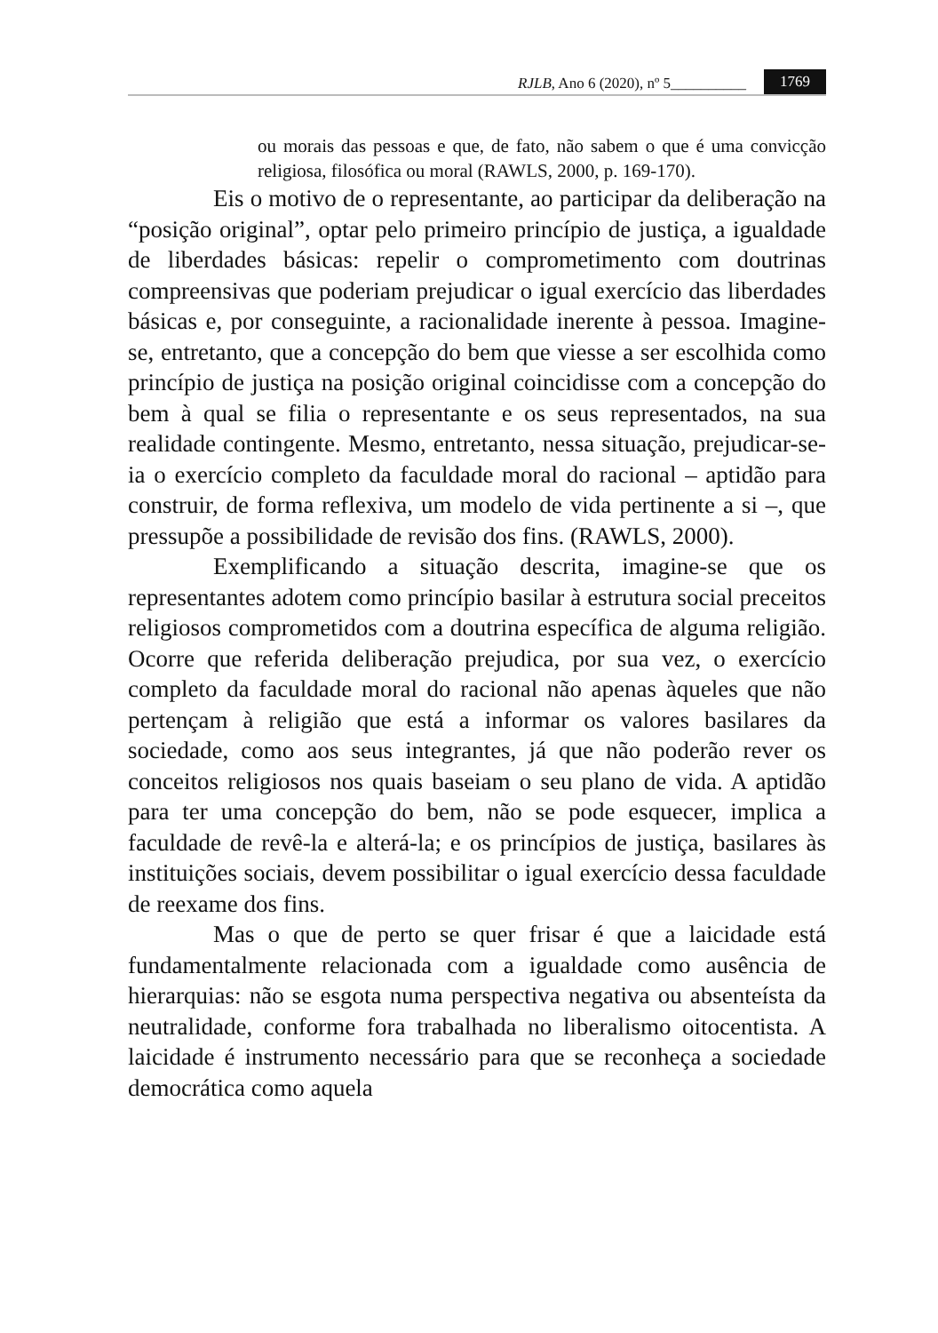RJLB, Ano 6 (2020), nº 5__________ 1769
ou morais das pessoas e que, de fato, não sabem o que é uma convicção religiosa, filosófica ou moral (RAWLS, 2000, p. 169-170).
Eis o motivo de o representante, ao participar da deliberação na “posição original”, optar pelo primeiro princípio de justiça, a igualdade de liberdades básicas: repelir o comprometimento com doutrinas compreensivas que poderiam prejudicar o igual exercício das liberdades básicas e, por conseguinte, a racionalidade inerente à pessoa. Imagine-se, entretanto, que a concepção do bem que viesse a ser escolhida como princípio de justiça na posição original coincidisse com a concepção do bem à qual se filia o representante e os seus representados, na sua realidade contingente. Mesmo, entretanto, nessa situação, prejudicar-se-ia o exercício completo da faculdade moral do racional – aptidão para construir, de forma reflexiva, um modelo de vida pertinente a si –, que pressupõe a possibilidade de revisão dos fins. (RAWLS, 2000).
Exemplificando a situação descrita, imagine-se que os representantes adotem como princípio basilar à estrutura social preceitos religiosos comprometidos com a doutrina específica de alguma religião. Ocorre que referida deliberação prejudica, por sua vez, o exercício completo da faculdade moral do racional não apenas àqueles que não pertençam à religião que está a informar os valores basilares da sociedade, como aos seus integrantes, já que não poderão rever os conceitos religiosos nos quais baseiam o seu plano de vida. A aptidão para ter uma concepção do bem, não se pode esquecer, implica a faculdade de revê-la e alterá-la; e os princípios de justiça, basilares às instituições sociais, devem possibilitar o igual exercício dessa faculdade de reexame dos fins.
Mas o que de perto se quer frisar é que a laicidade está fundamentalmente relacionada com a igualdade como ausência de hierarquias: não se esgota numa perspectiva negativa ou absenteísta da neutralidade, conforme fora trabalhada no liberalismo oitocentista. A laicidade é instrumento necessário para que se reconheça a sociedade democrática como aquela